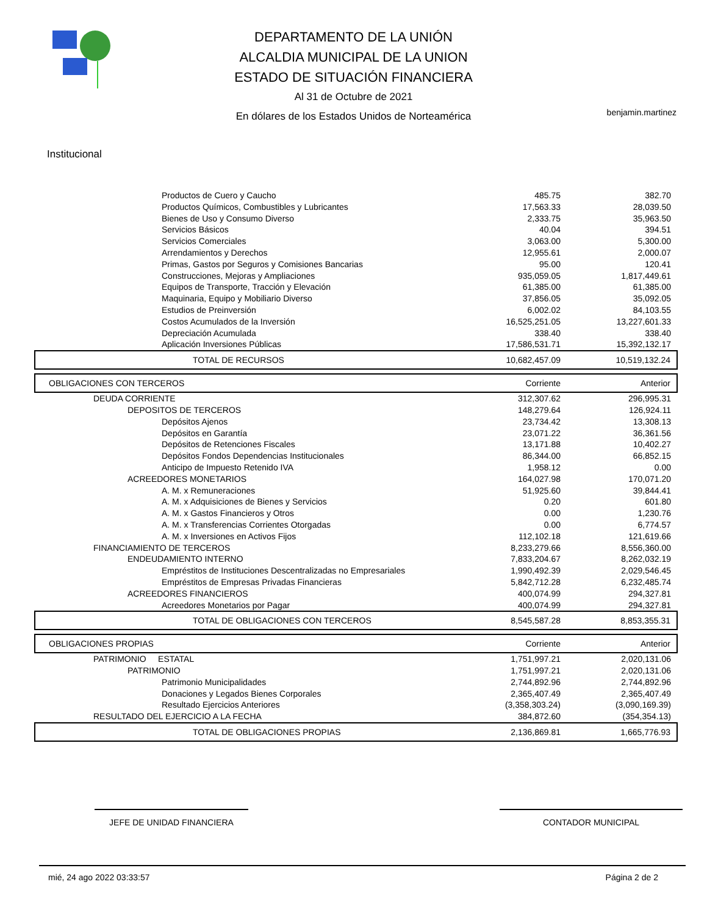DEPARTAMENTO DE LA UNIÓN
ALCALDIA MUNICIPAL DE LA UNION
ESTADO DE SITUACIÓN FINANCIERA
Al 31 de Octubre de 2021
En dólares de los Estados Unidos de Norteamérica
benjamin.martinez
Institucional
| Productos de Cuero y Caucho | 485.75 | 382.70 |
| Productos Químicos, Combustibles y Lubricantes | 17,563.33 | 28,039.50 |
| Bienes de Uso y Consumo Diverso | 2,333.75 | 35,963.50 |
| Servicios Básicos | 40.04 | 394.51 |
| Servicios Comerciales | 3,063.00 | 5,300.00 |
| Arrendamientos y Derechos | 12,955.61 | 2,000.07 |
| Primas, Gastos por Seguros y Comisiones Bancarias | 95.00 | 120.41 |
| Construcciones, Mejoras y Ampliaciones | 935,059.05 | 1,817,449.61 |
| Equipos de Transporte, Tracción y Elevación | 61,385.00 | 61,385.00 |
| Maquinaria, Equipo y Mobiliario Diverso | 37,856.05 | 35,092.05 |
| Estudios de Preinversión | 6,002.02 | 84,103.55 |
| Costos Acumulados de la Inversión | 16,525,251.05 | 13,227,601.33 |
| Depreciación Acumulada | 338.40 | 338.40 |
| Aplicación Inversiones Públicas | 17,586,531.71 | 15,392,132.17 |
| TOTAL DE RECURSOS | 10,682,457.09 | 10,519,132.24 |
| OBLIGACIONES CON TERCEROS | Corriente | Anterior |
| DEUDA CORRIENTE | 312,307.62 | 296,995.31 |
| DEPOSITOS DE TERCEROS | 148,279.64 | 126,924.11 |
| Depósitos Ajenos | 23,734.42 | 13,308.13 |
| Depósitos en Garantía | 23,071.22 | 36,361.56 |
| Depósitos de Retenciones Fiscales | 13,171.88 | 10,402.27 |
| Depósitos Fondos Dependencias Institucionales | 86,344.00 | 66,852.15 |
| Anticipo de Impuesto Retenido IVA | 1,958.12 | 0.00 |
| ACREEDORES MONETARIOS | 164,027.98 | 170,071.20 |
| A. M. x Remuneraciones | 51,925.60 | 39,844.41 |
| A. M. x Adquisiciones de Bienes y Servicios | 0.20 | 601.80 |
| A. M. x Gastos Financieros y Otros | 0.00 | 1,230.76 |
| A. M. x Transferencias Corrientes Otorgadas | 0.00 | 6,774.57 |
| A. M. x Inversiones en Activos Fijos | 112,102.18 | 121,619.66 |
| FINANCIAMIENTO DE TERCEROS | 8,233,279.66 | 8,556,360.00 |
| ENDEUDAMIENTO INTERNO | 7,833,204.67 | 8,262,032.19 |
| Empréstitos de Instituciones Descentralizadas no Empresariales | 1,990,492.39 | 2,029,546.45 |
| Empréstitos de Empresas Privadas Financieras | 5,842,712.28 | 6,232,485.74 |
| ACREEDORES FINANCIEROS | 400,074.99 | 294,327.81 |
| Acreedores Monetarios por Pagar | 400,074.99 | 294,327.81 |
| TOTAL DE OBLIGACIONES CON TERCEROS | 8,545,587.28 | 8,853,355.31 |
| OBLIGACIONES PROPIAS | Corriente | Anterior |
| PATRIMONIO ESTATAL | 1,751,997.21 | 2,020,131.06 |
| PATRIMONIO | 1,751,997.21 | 2,020,131.06 |
| Patrimonio Municipalidades | 2,744,892.96 | 2,744,892.96 |
| Donaciones y Legados Bienes Corporales | 2,365,407.49 | 2,365,407.49 |
| Resultado Ejercicios Anteriores | (3,358,303.24) | (3,090,169.39) |
| RESULTADO DEL EJERCICIO A LA FECHA | 384,872.60 | (354,354.13) |
| TOTAL DE OBLIGACIONES PROPIAS | 2,136,869.81 | 1,665,776.93 |
JEFE DE UNIDAD FINANCIERA CONTADOR MUNICIPAL
mié, 24 ago 2022 03:33:57 Página 2 de 2